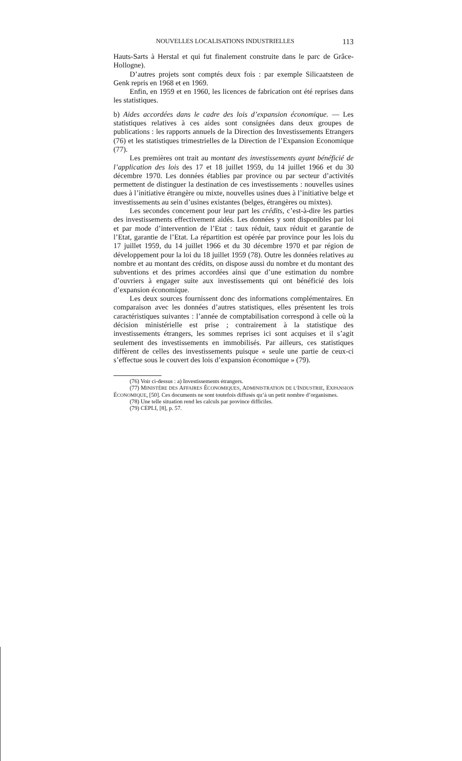NOUVELLES LOCALISATIONS INDUSTRIELLES 113
Hauts-Sarts à Herstal et qui fut finalement construite dans le parc de Grâce-Hollogne).
D’autres projets sont comptés deux fois : par exemple Silicaatsteen de Genk repris en 1968 et en 1969.
Enfin, en 1959 et en 1960, les licences de fabrication ont été reprises dans les statistiques.
b) Aides accordées dans le cadre des lois d’expansion économique. — Les statistiques relatives à ces aides sont consignées dans deux groupes de publications : les rapports annuels de la Direction des Investissements Etrangers (76) et les statistiques trimestrielles de la Direction de l’Expansion Economique (77).
Les premières ont trait au montant des investissements ayant bénéficié de l’application des lois des 17 et 18 juillet 1959, du 14 juillet 1966 et du 30 décembre 1970. Les données établies par province ou par secteur d’activités permettent de distinguer la destination de ces investissements : nouvelles usines dues à l’initiative étrangère ou mixte, nouvelles usines dues à l’initiative belge et investissements au sein d’usines existantes (belges, étrangères ou mixtes).
Les secondes concernent pour leur part les crédits, c’est-à-dire les parties des investissements effectivement aidés. Les données y sont disponibles par loi et par mode d’intervention de l’Etat : taux réduit, taux réduit et garantie de l’Etat, garantie de l’Etat. La répartition est opérée par province pour les lois du 17 juillet 1959, du 14 juillet 1966 et du 30 décembre 1970 et par région de développement pour la loi du 18 juillet 1959 (78). Outre les données relatives au nombre et au montant des crédits, on dispose aussi du nombre et du montant des subventions et des primes accordées ainsi que d’une estimation du nombre d’ouvriers à engager suite aux investissements qui ont bénéficié des lois d’expansion économique.
Les deux sources fournissent donc des informations complémentaires. En comparaison avec les données d’autres statistiques, elles présentent les trois caractéristiques suivantes : l’année de comptabilisation correspond à celle où la décision ministérielle est prise ; contrairement à la statistique des investissements étrangers, les sommes reprises ici sont acquises et il s’agit seulement des investissements en immobilisés. Par ailleurs, ces statistiques diffèrent de celles des investissements puisque « seule une partie de ceux-ci s’effectue sous le couvert des lois d’expansion économique » (79).
(76) Voir ci-dessus : a) Investissements étrangers.
(77) MINISTÈRE DES AFFAIRES ÉCONOMIQUES, ADMINISTRATION DE L’INDUSTRIE, EXPANSION ÉCONOMIQUE, [50]. Ces documents ne sont toutefois diffusés qu’à un petit nombre d’organismes.
(78) Une telle situation rend les calculs par province difficiles.
(79) CEPLI, [8], p. 57.